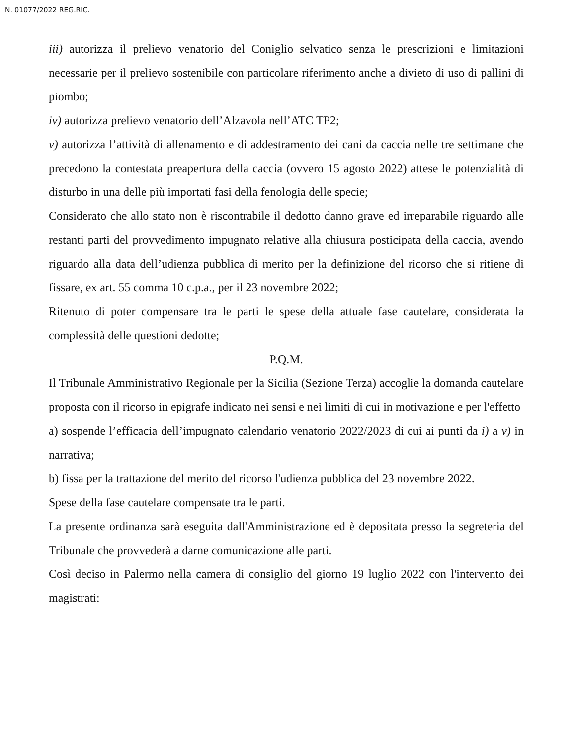N. 01077/2022 REG.RIC.
iii) autorizza il prelievo venatorio del Coniglio selvatico senza le prescrizioni e limitazioni necessarie per il prelievo sostenibile con particolare riferimento anche a divieto di uso di pallini di piombo;
iv) autorizza prelievo venatorio dell’Alzavola nell’ATC TP2;
v) autorizza l’attività di allenamento e di addestramento dei cani da caccia nelle tre settimane che precedono la contestata preapertura della caccia (ovvero 15 agosto 2022) attese le potenzialità di disturbo in una delle più importati fasi della fenologia delle specie;
Considerato che allo stato non è riscontrabile il dedotto danno grave ed irreparabile riguardo alle restanti parti del provvedimento impugnato relative alla chiusura posticipata della caccia, avendo riguardo alla data dell’udienza pubblica di merito per la definizione del ricorso che si ritiene di fissare, ex art. 55 comma 10 c.p.a., per il 23 novembre 2022;
Ritenuto di poter compensare tra le parti le spese della attuale fase cautelare, considerata la complessità delle questioni dedotte;
P.Q.M.
Il Tribunale Amministrativo Regionale per la Sicilia (Sezione Terza) accoglie la domanda cautelare proposta con il ricorso in epigrafe indicato nei sensi e nei limiti di cui in motivazione e per l'effetto
a) sospende l’efficacia dell’impugnato calendario venatorio 2022/2023 di cui ai punti da i) a v) in narrativa;
b) fissa per la trattazione del merito del ricorso l'udienza pubblica del 23 novembre 2022.
Spese della fase cautelare compensate tra le parti.
La presente ordinanza sarà eseguita dall'Amministrazione ed è depositata presso la segreteria del Tribunale che provvederà a darne comunicazione alle parti.
Così deciso in Palermo nella camera di consiglio del giorno 19 luglio 2022 con l'intervento dei magistrati: